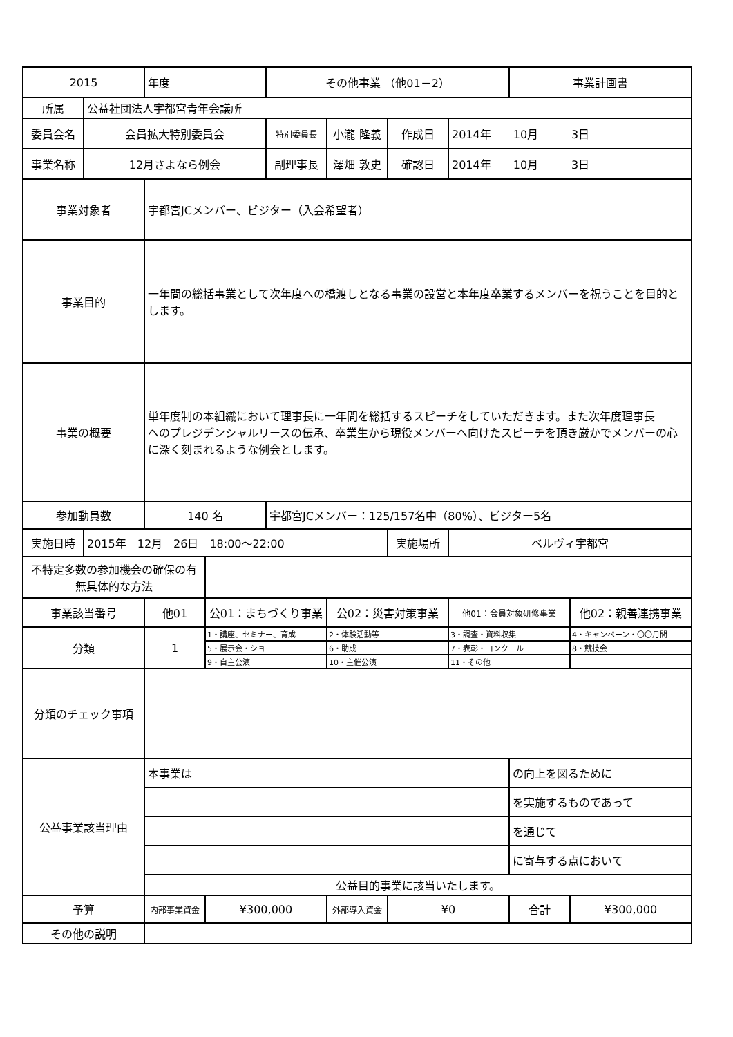| 2015 | | 年度 | | その他事業 （他01－2） | | | | 事業計画書 | |
| 所属 | 公益社団法人宇都宮青年会議所 | | | | | | | | |
| 委員会名 | 会員拡大特別委員会 | | | 特別委員長 | 小瀧 隆義 | 作成日 | 2014年 10月 3日 | | |
| 事業名称 | 12月さよなら例会 | | | 副理事長 | 澤畑 敦史 | 確認日 | 2014年 10月 3日 | | |
| 事業対象者 | | 宇都宮JCメンバー、ビジター（入会希望者） | | | | | | | |
| 事業目的 | | 一年間の総括事業として次年度への橋渡しとなる事業の設営と本年度卒業するメンバーを祝うことを目的とします。 | | | | | | | |
| 事業の概要 | | 単年度制の本組織において理事長に一年間を総括するスピーチをしていただきます。また次年度理事長 へのプレジデンシャルリースの伝承、卒業生から現役メンバーへ向けたスピーチを頂き厳かでメンバーの心に深く刻まれるような例会とします。 | | | | | | | |
| 参加動員数 | | 140 名 | | 宇都宮JCメンバー：125/157名中（80%）、ビジター5名 | | | | | |
| 実施日時 | 2015年 12月 26日 18:00～22:00 | | | | | 実施場所 | ベルヴィ宇都宮 | | |
| 不特定多数の参加機会の確保の有無具体的な方法 | | | | | | | | | |
| 事業該当番号 | | 他01 | 公01：まちづくり事業 | | 公02：災害対策事業 | | 他01：会員対象研修事業 | | 他02：親善連携事業 |
| 分類 | | 1 | 1・講座、セミナー、育成 | | 2・体験活動等 | | 3・調査・資料収集 | | 4・キャンペーン・〇〇月間 |
| | | | 5・展示会・ショー | | 6・助成 | | 7・表彰・コンクール | | 8・競技会 |
| | | | 9・自主公演 | | 10・主催公演 | | 11・その他 | | |
| 分類のチェック事項 | | | | | | | | | |
| 公益事業該当理由 | | 本事業は | | | | | | の向上を図るために | |
| | | | | | | | | を実施するものであって | |
| | | | | | | | | を通じて | |
| | | | | | | | | に寄与する点において | |
| | | 公益目的事業に該当いたします。 | | | | | | | |
| 予算 | | 内部事業資金 | ¥300,000 | | 外部導入資金 | ¥0 | | 合計 | ¥300,000 |
| その他の説明 | | | | | | | | | |